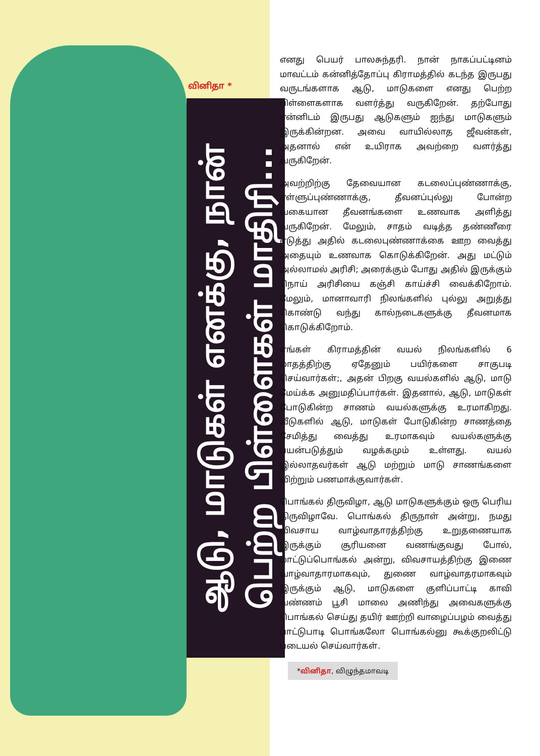வினிதா *
ஆடு, மாடுகள் எனக்கு, நான் பெற்ற பிள்ளைகள் மாதிரி...
எனது பெயர் பாலசுந்தரி. நான் நாகப்பட்டினம் மாவட்டம் கன்னித்தோப்பு கிராமத்தில் கடந்த இருபது வருடங்களாக ஆடு, மாடுகளை எனது பெற்ற பிள்ளைகளாக வளர்த்து வருகிறேன். தற்போது என்னிடம் இருபது ஆடுகளும் ஐந்து மாடுகளும் இருக்கின்றன. அவை வாயில்லாத ஜீவன்கள், அதனால் என் உயிராக அவற்றை வளர்த்து வருகிறேன்.
அவற்றிற்கு தேவையான கடலைப்புண்ணாக்கு, எள்ளுப்புண்ணாக்கு, தீவனப்புல்லு போன்ற வகையான தீவனங்களை உணவாக அளித்து வருகிறேன். மேலும், சாதம் வடித்த தண்ணீரை எடுத்து அதில் கடலைபுண்ணாக்கை ஊற வைத்து அதையும் உணவாக கொடுக்கிறேன். அது மட்டும் அல்லாமல் அரிசி; அரைக்கும் போது அதில் இருக்கும் நொய் அரிசியை கஞ்சி காய்ச்சி வைக்கிறோம். மேலும், மானாவாரி நிலங்களில் புல்லு அறுத்து கொண்டு வந்து கால்நடைகளுக்கு தீவனமாக கொடுக்கிறோம்.
எங்கள் கிராமத்தின் வயல் நிலங்களில் 6 மாதத்திற்கு ஏதேனும் பயிர்களை சாகுபடி செய்வார்கள்;, அதன் பிறகு வயல்களில் ஆடு, மாடு மேய்க்க அனுமதிப்பார்கள். இதனால், ஆடு, மாடுகள் போடுகின்ற சாணம் வயல்களுக்கு உரமாகிறது. வீடுகளில் ஆடு, மாடுகள் போடுகின்ற சாணத்தை சேமித்து வைத்து உரமாகவும் வயல்களுக்கு பயன்படுத்தும் வழக்கமும் உள்ளது. வயல் இல்லாதவர்கள் ஆடு மற்றும் மாடு சாணங்களை விற்றும் பணமாக்குவார்கள்.
பொங்கல் திருவிழா, ஆடு மாடுகளுக்கும் ஒரு பெரிய திருவிழாவே. பொங்கல் திருநாள் அன்று, நமது விவசாய வாழ்வாதாரத்திற்கு உறுதணையாக இருக்கும் சூரியனை வணங்குவது போல், மாட்டுப்பொங்கல் அன்று, விவசாயத்திற்கு இணை வாழ்வாதாரமாகவும், துணை வாழ்வாதரமாகவும் இருக்கும் ஆடு, மாடுகளை குளிப்பாட்டி காவி வண்ணம் பூசி மாலை அணிந்து அவைகளுக்கு பொங்கல் செய்து தயிர் ஊற்றி வாழைப்பழம் வைத்து பாட்டுபாடி பொங்கலோ பொங்கல்னு கூக்குறலிட்டு படையல் செய்வார்கள்.
*வினிதா, விழுந்தமாவடி